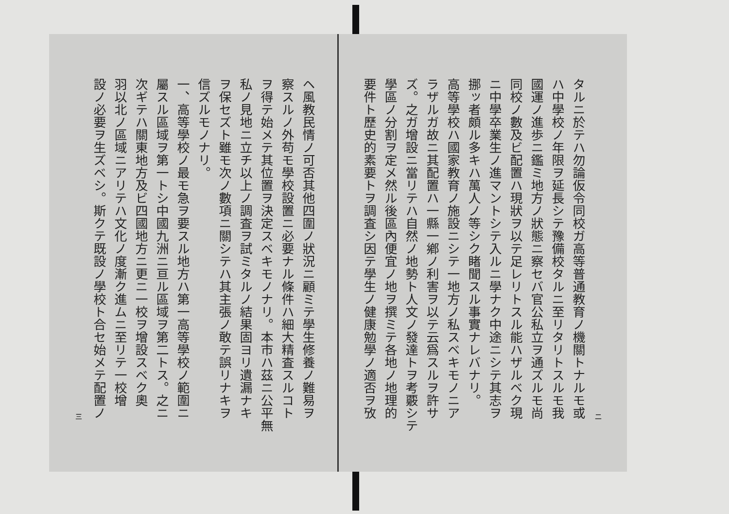二
タルニ於テハ勿論仮令同校ガ高等普通教育ノ機關トナルモ或
ハ中學校ノ年限ヲ延長シテ豫備校タルニ至リタリトスルモ我
國運ノ進歩ニ鑑ミ地方ノ狀態ニ察セバ官公私立ヲ通ズルモ尚
同校ノ數及ビ配置ハ現狀ヲ以テ足レリトスル能ハザルベク現
ニ中學卒業生ノ進マントシテ入ルニ學ナク中途ニシテ其志ヲ
挪ッ者頗ル多キハ萬人ノ等シク睹聞スル事實ナレバナリ。
高等學校ハ國家教育ノ施設ニシテ一地方ノ私スベキモノニア
ラザルガ故ニ其配置ハ一縣一鄕ノ利害ヲ以テ云爲スルヲ許サ
ズ。之ガ增設ニ當リテハ自然ノ地勢ト人文ノ發達トヲ考覈シテ
學區ノ分割ヲ定メ然ル後區內便宜ノ地ヲ撰ミテ各地ノ地理的
要件ト歷史的素要トヲ調査シ因テ學生ノ健康勉學ノ適否ヲ攷
ヘ風教民情ノ可否其他四圍ノ狀況ニ顧ミテ學生修養ノ難易ヲ
察スルノ外苟モ學校設置ニ必要ナル條件ハ細大精査スルコト
ヲ得テ始メテ其位置ヲ決定スベキモノナリ。本市ハ茲ニ公平無
私ノ見地ニ立チ以上ノ調査ヲ試ミタルノ結果固ヨリ遺漏ナキ
ヲ保セズト雖モ次ノ數項ニ關シテハ其主張ノ敢テ誤リナキヲ
信ズルモノナリ。
一、高等學校ノ最モ急ヲ要スル地方ハ第一高等學校ノ範圍ニ
屬スル區域ヲ第一トシ中國九洲ニ亘ル區域ヲ第二トス。之ニ
次ギテハ關東地方及ビ四國地方ニ更ニ一校ヲ增設スベク奧
羽以北ノ區域ニアリテハ文化ノ度漸ク進ムニ至リテ一校增
設ノ必要ヲ生ズベシ。斯クテ既設ノ學校ト合セ始メテ配置ノ
三